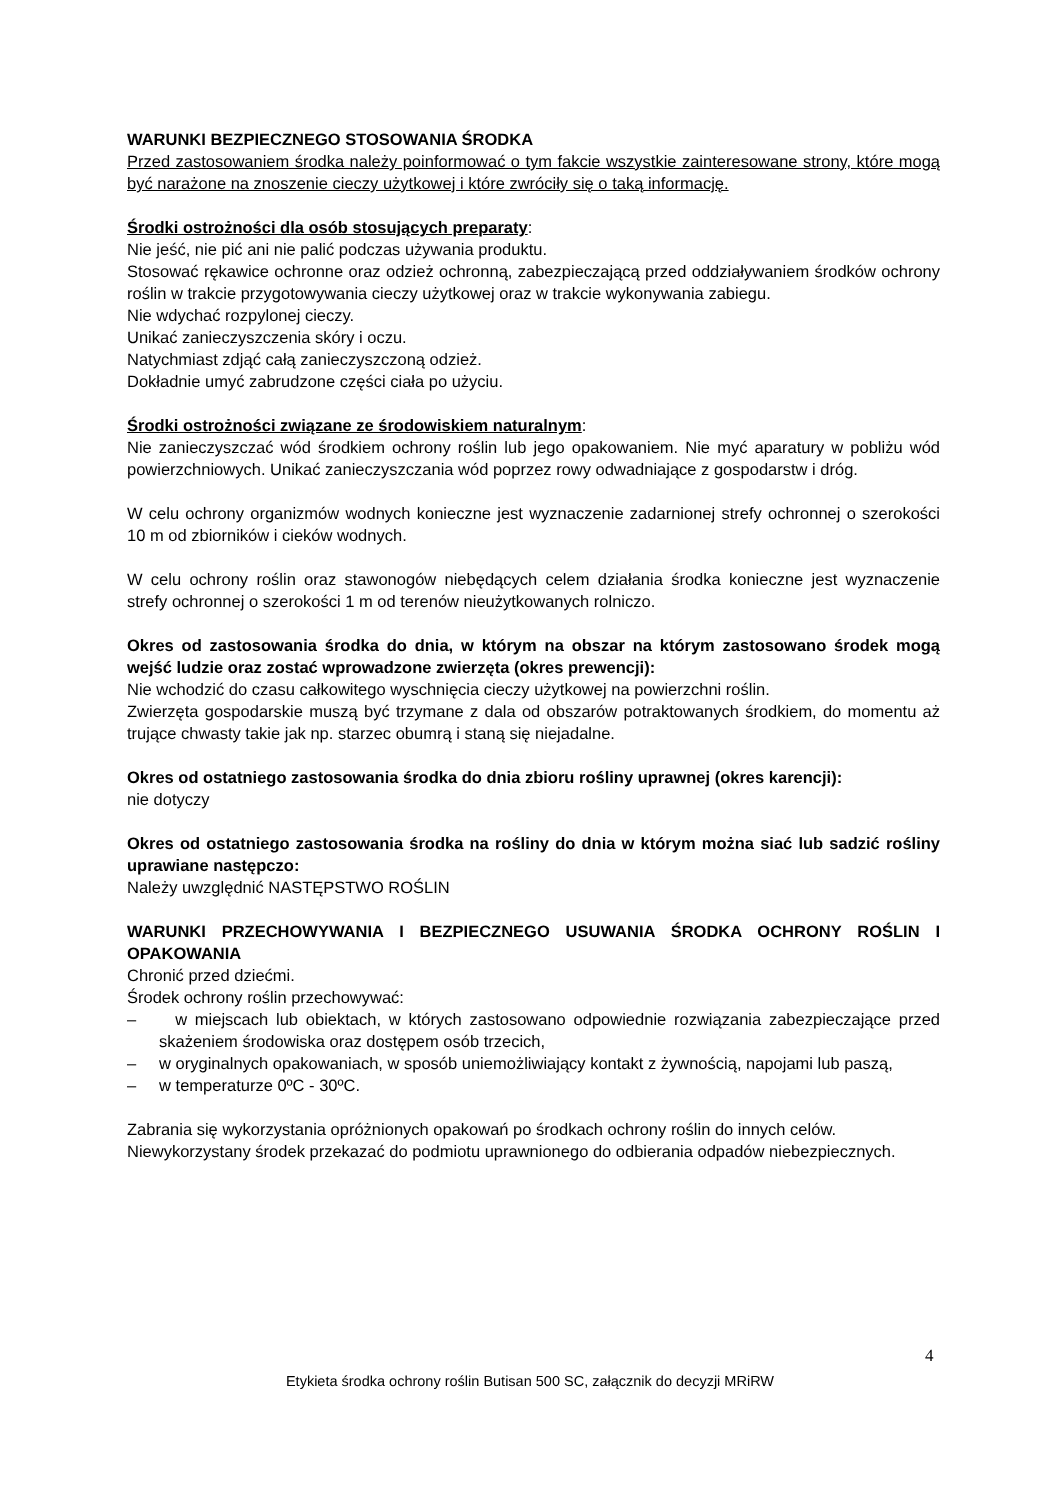WARUNKI BEZPIECZNEGO STOSOWANIA ŚRODKA
Przed zastosowaniem środka należy poinformować o tym fakcie wszystkie zainteresowane strony, które mogą być narażone na znoszenie cieczy użytkowej i które zwróciły się o taką informację.
Środki ostrożności dla osób stosujących preparaty:
Nie jeść, nie pić ani nie palić podczas używania produktu.
Stosować rękawice ochronne oraz odzież ochronną, zabezpieczającą przed oddziaływaniem środków ochrony roślin w trakcie przygotowywania cieczy użytkowej oraz w trakcie wykonywania zabiegu.
Nie wdychać rozpylonej cieczy.
Unikać zanieczyszczenia skóry i oczu.
Natychmiast zdjąć całą zanieczyszczoną odzież.
Dokładnie umyć zabrudzone części ciała po użyciu.
Środki ostrożności związane ze środowiskiem naturalnym:
Nie zanieczyszczać wód środkiem ochrony roślin lub jego opakowaniem. Nie myć aparatury w pobliżu wód powierzchniowych. Unikać zanieczyszczania wód poprzez rowy odwadniające z gospodarstw i dróg.
W celu ochrony organizmów wodnych konieczne jest wyznaczenie zadarnionej strefy ochronnej o szerokości 10 m od zbiorników i cieków wodnych.
W celu ochrony roślin oraz stawonogów niebędących celem działania środka konieczne jest wyznaczenie strefy ochronnej o szerokości 1 m od terenów nieużytkowanych rolniczo.
Okres od zastosowania środka do dnia, w którym na obszar na którym zastosowano środek mogą wejść ludzie oraz zostać wprowadzone zwierzęta (okres prewencji):
Nie wchodzić do czasu całkowitego wyschnięcia cieczy użytkowej na powierzchni roślin.
Zwierzęta gospodarskie muszą być trzymane z dala od obszarów potraktowanych środkiem, do momentu aż trujące chwasty takie jak np. starzec obumrą i staną się niejadalne.
Okres od ostatniego zastosowania środka do dnia zbioru rośliny uprawnej (okres karencji):
nie dotyczy
Okres od ostatniego zastosowania środka na rośliny do dnia w którym można siać lub sadzić rośliny uprawiane następczo:
Należy uwzględnić NASTĘPSTWO ROŚLIN
WARUNKI PRZECHOWYWANIA I BEZPIECZNEGO USUWANIA ŚRODKA OCHRONY ROŚLIN I OPAKOWANIA
Chronić przed dziećmi.
Środek ochrony roślin przechowywać:
– w miejscach lub obiektach, w których zastosowano odpowiednie rozwiązania zabezpieczające przed skażeniem środowiska oraz dostępem osób trzecich,
– w oryginalnych opakowaniach, w sposób uniemożliwiający kontakt z żywnością, napojami lub paszą,
– w temperaturze 0ºC - 30ºC.
Zabrania się wykorzystania opróżnionych opakowań po środkach ochrony roślin do innych celów.
Niewykorzystany środek przekazać do podmiotu uprawnionego do odbierania odpadów niebezpiecznych.
4
Etykieta środka ochrony roślin Butisan 500 SC, załącznik do decyzji MRiRW